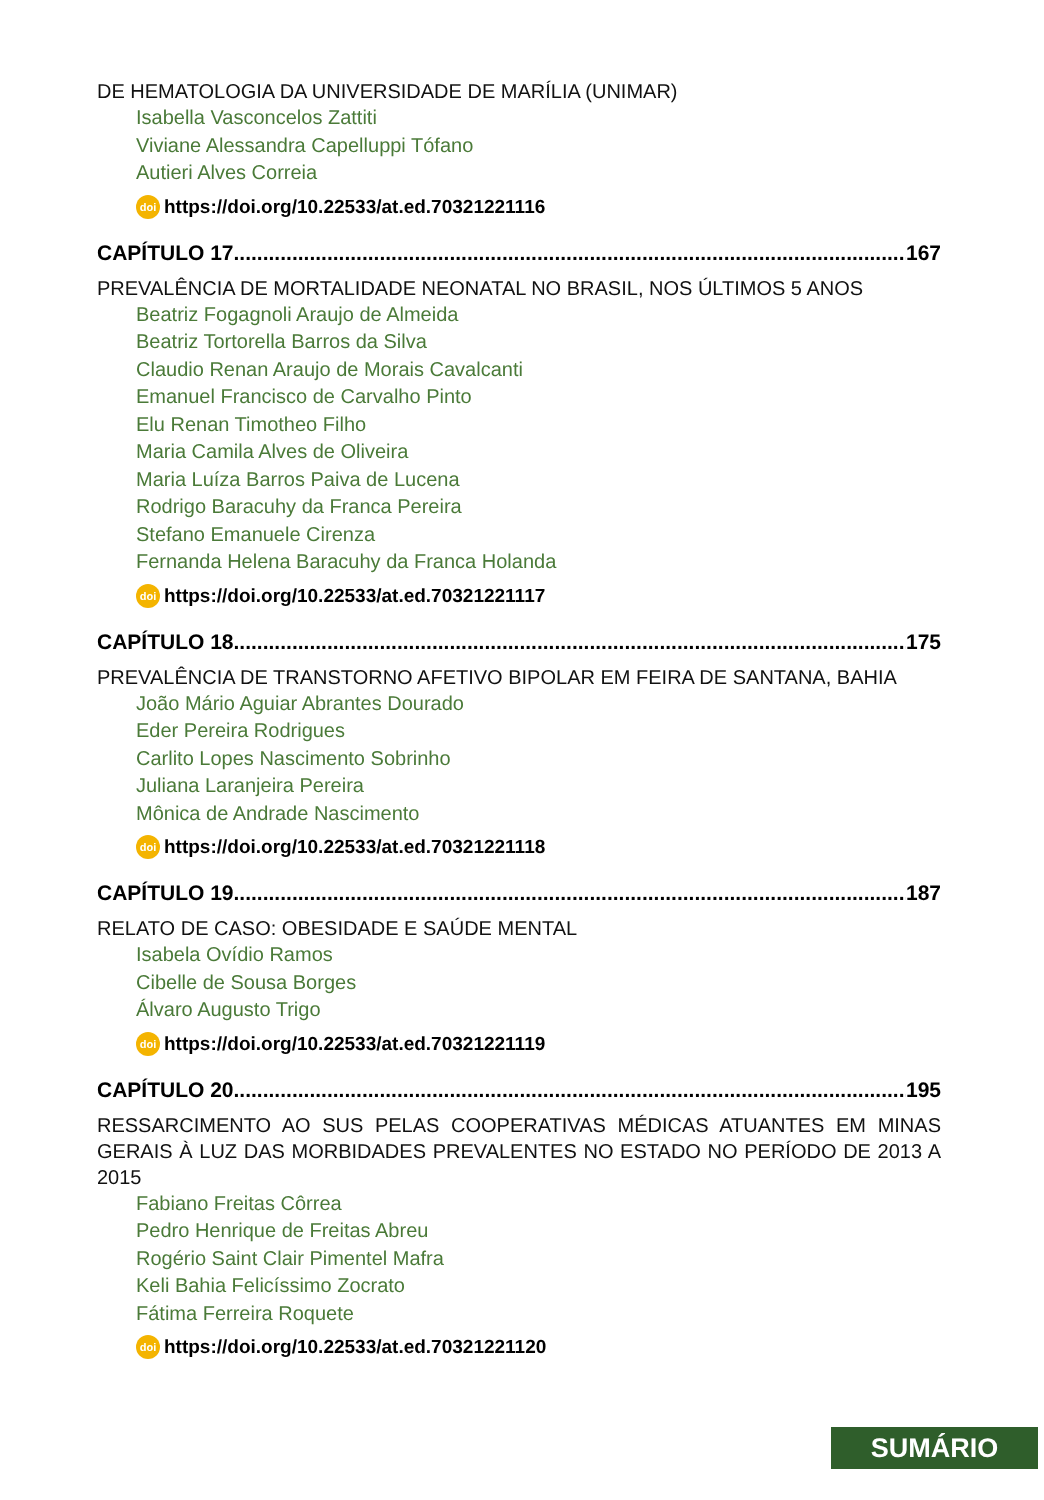DE HEMATOLOGIA DA UNIVERSIDADE DE MARÍLIA (UNIMAR)
Isabella Vasconcelos Zattiti
Viviane Alessandra Capelluppi Tófano
Autieri Alves Correia
doi https://doi.org/10.22533/at.ed.70321221116
CAPÍTULO 17..................................................................................................................... 167
PREVALÊNCIA DE MORTALIDADE NEONATAL NO BRASIL, NOS ÚLTIMOS 5 ANOS
Beatriz Fogagnoli Araujo de Almeida
Beatriz Tortorella Barros da Silva
Claudio Renan Araujo de Morais Cavalcanti
Emanuel Francisco de Carvalho Pinto
Elu Renan Timotheo Filho
Maria Camila Alves de Oliveira
Maria Luíza Barros Paiva de Lucena
Rodrigo Baracuhy da Franca Pereira
Stefano Emanuele Cirenza
Fernanda Helena Baracuhy da Franca Holanda
doi https://doi.org/10.22533/at.ed.70321221117
CAPÍTULO 18..................................................................................................................... 175
PREVALÊNCIA DE TRANSTORNO AFETIVO BIPOLAR EM FEIRA DE SANTANA, BAHIA
João Mário Aguiar Abrantes Dourado
Eder Pereira Rodrigues
Carlito Lopes Nascimento Sobrinho
Juliana Laranjeira Pereira
Mônica de Andrade Nascimento
doi https://doi.org/10.22533/at.ed.70321221118
CAPÍTULO 19..................................................................................................................... 187
RELATO DE CASO: OBESIDADE E SAÚDE MENTAL
Isabela Ovídio Ramos
Cibelle de Sousa Borges
Álvaro Augusto Trigo
doi https://doi.org/10.22533/at.ed.70321221119
CAPÍTULO 20..................................................................................................................... 195
RESSARCIMENTO AO SUS PELAS COOPERATIVAS MÉDICAS ATUANTES EM MINAS GERAIS À LUZ DAS MORBIDADES PREVALENTES NO ESTADO NO PERÍODO DE 2013 A 2015
Fabiano Freitas Côrrea
Pedro Henrique de Freitas Abreu
Rogério Saint Clair Pimentel Mafra
Keli Bahia Felicíssimo Zocrato
Fátima Ferreira Roquete
doi https://doi.org/10.22533/at.ed.70321221120
SUMÁRIO